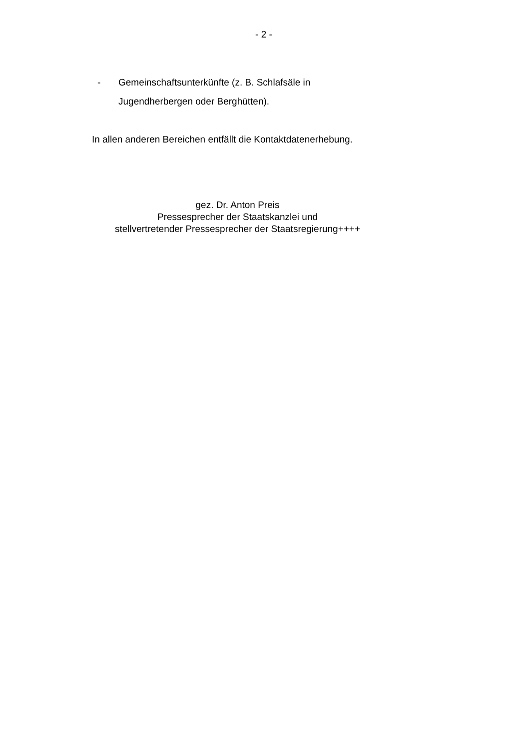- 2 -
- Gemeinschaftsunterkünfte (z. B. Schlafsäle in Jugendherbergen oder Berghütten).
In allen anderen Bereichen entfällt die Kontaktdatenerhebung.
gez. Dr. Anton Preis
Pressesprecher der Staatskanzlei und
stellvertretender Pressesprecher der Staatsregierung++++